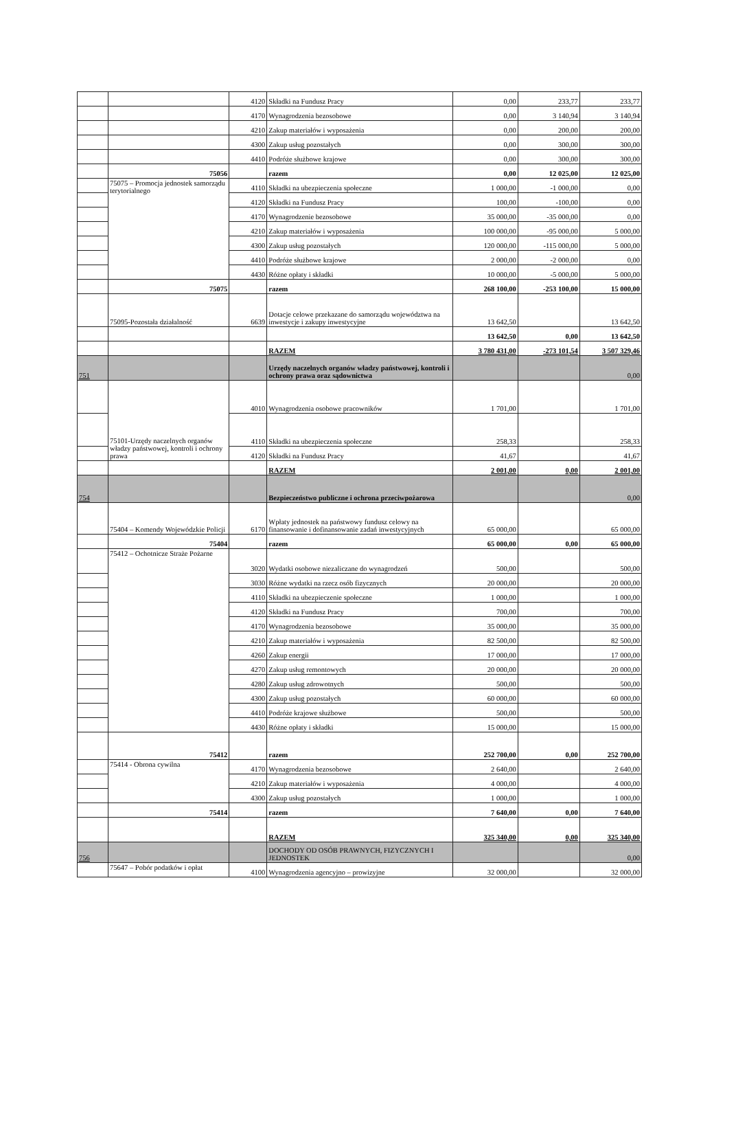| | | 4120 | Składki na Fundusz Pracy | 0,00 | 233,77 | 233,77 |
| | | 4170 | Wynagrodzenia bezosobowe | 0,00 | 3 140,94 | 3 140,94 |
| | | 4210 | Zakup materiałów i wyposażenia | 0,00 | 200,00 | 200,00 |
| | | 4300 | Zakup usług pozostałych | 0,00 | 300,00 | 300,00 |
| | | 4410 | Podróże służbowe krajowe | 0,00 | 300,00 | 300,00 |
| | 75056 | | razem | 0,00 | 12 025,00 | 12 025,00 |
| | 75075 – Promocja jednostek samorządu terytorialnego | 4110 | Składki na ubezpieczenia społeczne | 1 000,00 | -1 000,00 | 0,00 |
| | | 4120 | Składki na Fundusz Pracy | 100,00 | -100,00 | 0,00 |
| | | 4170 | Wynagrodzenie bezosobowe | 35 000,00 | -35 000,00 | 0,00 |
| | | 4210 | Zakup materiałów i wyposażenia | 100 000,00 | -95 000,00 | 5 000,00 |
| | | 4300 | Zakup usług pozostałych | 120 000,00 | -115 000,00 | 5 000,00 |
| | | 4410 | Podróże służbowe krajowe | 2 000,00 | -2 000,00 | 0,00 |
| | | 4430 | Różne opłaty i składki | 10 000,00 | -5 000,00 | 5 000,00 |
| | 75075 | | razem | 268 100,00 | -253 100,00 | 15 000,00 |
| | 75095-Pozostała działalność | 6639 | Dotacje celowe przekazane do samorządu województwa na inwestycje i zakupy inwestycyjne | 13 642,50 | | 13 642,50 |
| | | | | 13 642,50 | 0,00 | 13 642,50 |
| | | | RAZEM | 3 780 431,00 | -273 101,54 | 3 507 329,46 |
| 751 | | | Urzędy naczelnych organów władzy państwowej, kontroli i ochrony prawa oraz sądownictwa | | | 0,00 |
| | 75101-Urzędy naczelnych organów władzy państwowej, kontroli i ochrony prawa | 4010 | Wynagrodzenia osobowe pracowników | 1 701,00 | | 1 701,00 |
| | | 4110 | Składki na ubezpieczenia społeczne | 258,33 | | 258,33 |
| | | 4120 | Składki na Fundusz Pracy | 41,67 | | 41,67 |
| | | | RAZEM | 2 001,00 | 0,00 | 2 001,00 |
| 754 | | | Bezpieczeństwo publiczne i ochrona przeciwpożarowa | | | 0,00 |
| | 75404 – Komendy Wojewódzkie Policji | 6170 | Wpłaty jednostek na państwowy fundusz celowy na finansowanie i dofinansowanie zadań inwestycyjnych | 65 000,00 | | 65 000,00 |
| | 75404 | | razem | 65 000,00 | 0,00 | 65 000,00 |
| | 75412 – Ochotnicze Straże Pożarne | 3020 | Wydatki osobowe niezaliczane do wynagrodzeń | 500,00 | | 500,00 |
| | | 3030 | Różne wydatki na rzecz osób fizycznych | 20 000,00 | | 20 000,00 |
| | | 4110 | Składki na ubezpieczenie społeczne | 1 000,00 | | 1 000,00 |
| | | 4120 | Składki na Fundusz Pracy | 700,00 | | 700,00 |
| | | 4170 | Wynagrodzenia bezosobowe | 35 000,00 | | 35 000,00 |
| | | 4210 | Zakup materiałów i wyposażenia | 82 500,00 | | 82 500,00 |
| | | 4260 | Zakup energii | 17 000,00 | | 17 000,00 |
| | | 4270 | Zakup usług remontowych | 20 000,00 | | 20 000,00 |
| | | 4280 | Zakup usług zdrowotnych | 500,00 | | 500,00 |
| | | 4300 | Zakup usług pozostałych | 60 000,00 | | 60 000,00 |
| | | 4410 | Podróże krajowe służbowe | 500,00 | | 500,00 |
| | | 4430 | Różne opłaty i składki | 15 000,00 | | 15 000,00 |
| | 75412 | | razem | 252 700,00 | 0,00 | 252 700,00 |
| | 75414 - Obrona cywilna | 4170 | Wynagrodzenia bezosobowe | 2 640,00 | | 2 640,00 |
| | | 4210 | Zakup materiałów i wyposażenia | 4 000,00 | | 4 000,00 |
| | | 4300 | Zakup usług pozostałych | 1 000,00 | | 1 000,00 |
| | 75414 | | razem | 7 640,00 | 0,00 | 7 640,00 |
| | | | RAZEM | 325 340,00 | 0,00 | 325 340,00 |
| 756 | | | DOCHODY OD OSÓB PRAWNYCH, FIZYCZNYCH I JEDNOSTEK | | | 0,00 |
| | 75647 – Pobór podatków i opłat | 4100 | Wynagrodzenia agencyjno – prowizyjne | 32 000,00 | | 32 000,00 |